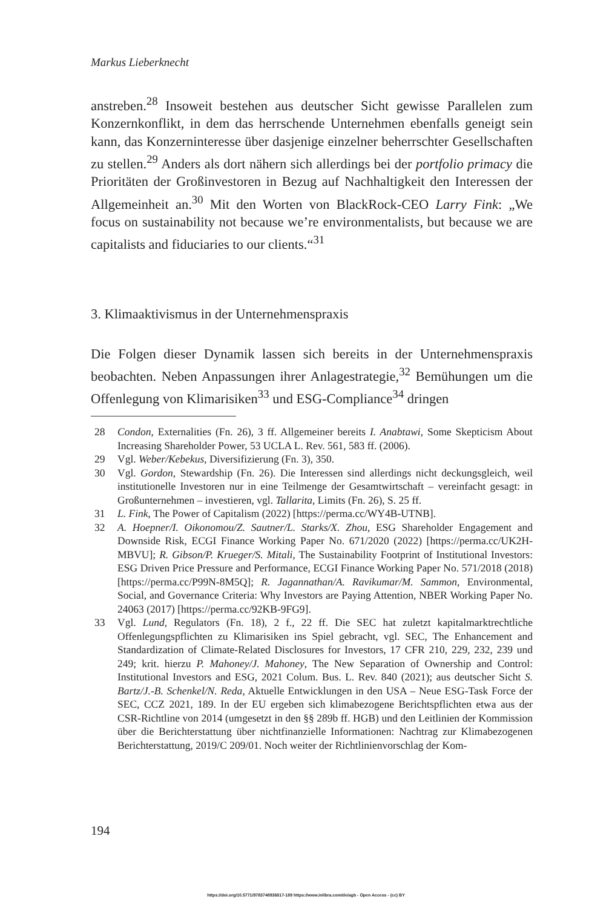Markus Lieberknecht
anstreben.<sup>28</sup> Insoweit bestehen aus deutscher Sicht gewisse Parallelen zum Konzernkonflikt, in dem das herrschende Unternehmen ebenfalls geneigt sein kann, das Konzerninteresse über dasjenige einzelner beherrschter Gesellschaften zu stellen.<sup>29</sup> Anders als dort nähern sich allerdings bei der portfolio primacy die Prioritäten der Großinvestoren in Bezug auf Nachhaltigkeit den Interessen der Allgemeinheit an.<sup>30</sup> Mit den Worten von BlackRock-CEO Larry Fink: „We focus on sustainability not because we’re environmentalists, but because we are capitalists and fiduciaries to our clients.“<sup>31</sup>
3. Klimaaktivismus in der Unternehmenspraxis
Die Folgen dieser Dynamik lassen sich bereits in der Unternehmenspraxis beobachten. Neben Anpassungen ihrer Anlagestrategie,<sup>32</sup> Bemühungen um die Offenlegung von Klimarisiken<sup>33</sup> und ESG-Compliance<sup>34</sup> dringen
28 Condon, Externalities (Fn. 26), 3 ff. Allgemeiner bereits I. Anabtawi, Some Skepticism About Increasing Shareholder Power, 53 UCLA L. Rev. 561, 583 ff. (2006).
29 Vgl. Weber/Kebekus, Diversifizierung (Fn. 3), 350.
30 Vgl. Gordon, Stewardship (Fn. 26). Die Interessen sind allerdings nicht deckungsgleich, weil institutionelle Investoren nur in eine Teilmenge der Gesamtwirtschaft – vereinfacht gesagt: in Großunternehmen – investieren, vgl. Tallarita, Limits (Fn. 26), S. 25 ff.
31 L. Fink, The Power of Capitalism (2022) [https://perma.cc/WY4B-UTNB].
32 A. Hoepner/I. Oikonomou/Z. Sautner/L. Starks/X. Zhou, ESG Shareholder Engagement and Downside Risk, ECGI Finance Working Paper No. 671/2020 (2022) [https://perma.cc/UK2H-MBVU]; R. Gibson/P. Krueger/S. Mitali, The Sustainability Footprint of Institutional Investors: ESG Driven Price Pressure and Performance, ECGI Finance Working Paper No. 571/2018 (2018) [https://perma.cc/P99N-8M5Q]; R. Jagannathan/A. Ravikumar/M. Sammon, Environmental, Social, and Governance Criteria: Why Investors are Paying Attention, NBER Working Paper No. 24063 (2017) [https://perma.cc/92KB-9FG9].
33 Vgl. Lund, Regulators (Fn. 18), 2 f., 22 ff. Die SEC hat zuletzt kapitalmarktrechtliche Offenlegungspflichten zu Klimarisiken ins Spiel gebracht, vgl. SEC, The Enhancement and Standardization of Climate-Related Disclosures for Investors, 17 CFR 210, 229, 232, 239 und 249; krit. hierzu P. Mahoney/J. Mahoney, The New Separation of Ownership and Control: Institutional Investors and ESG, 2021 Colum. Bus. L. Rev. 840 (2021); aus deutscher Sicht S. Bartz/J.-B. Schenkel/N. Reda, Aktuelle Entwicklungen in den USA – Neue ESG-Task Force der SEC, CCZ 2021, 189. In der EU ergeben sich klimabezogene Berichtspflichten etwa aus der CSR-Richtline von 2014 (umgesetzt in den §§ 289b ff. HGB) und den Leitlinien der Kommission über die Berichterstattung über nichtfinanzielle Informationen: Nachtrag zur Klimabezogenen Berichterstattung, 2019/C 209/01. Noch weiter der Richtlinienvorschlag der Kom-
194
https://doi.org/10.5771/9783748936817-189 https://www.inlibra.com/de/agb - Open Access - (cc) BY